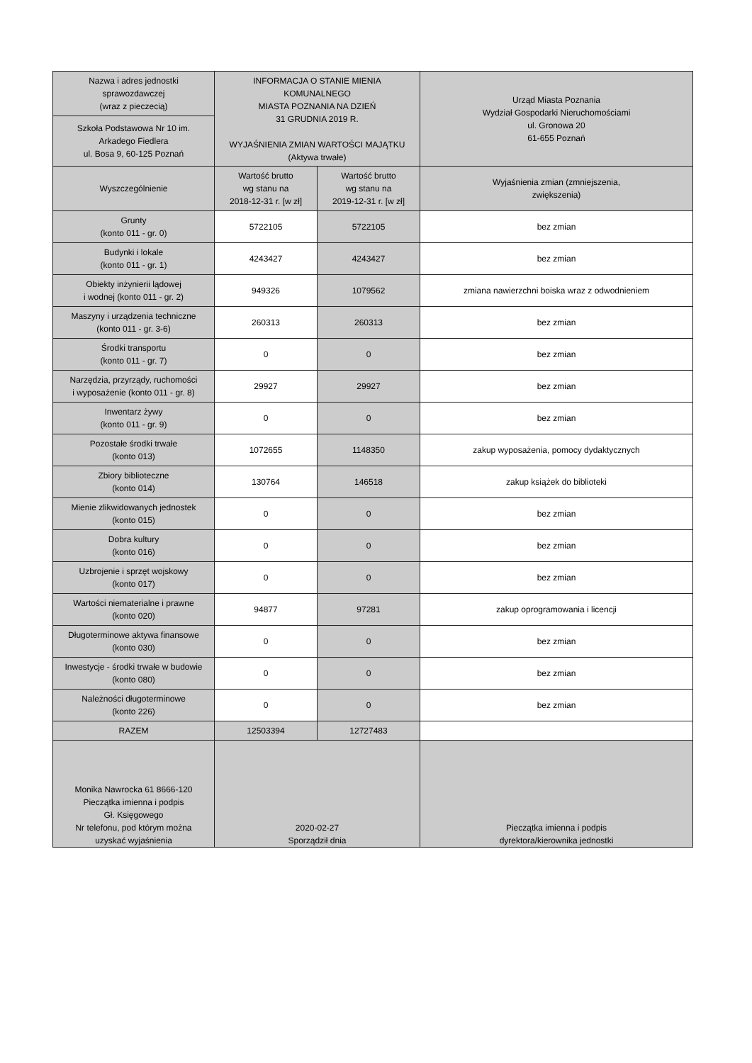| Nazwa i adres jednostki sprawozdawczej (wraz z pieczecią) | INFORMACJA O STANIE MIENIA KOMUNALNEGO MIASTA POZNANIA NA DZIEŃ 31 GRUDNIA 2019 R. WYJAŚNIENIA ZMIAN WARTOŚCI MAJĄTKU (Aktywa trwałe) | | Urząd Miasta Poznania Wydział Gospodarki Nieruchomościami ul. Gronowa 20 61-655 Poznań |
| Szkoła Podstawowa Nr 10 im. Arkadego Fiedlera ul. Bosa 9, 60-125 Poznań | | | |
| Wyszczególnienie | Wartość brutto wg stanu na 2018-12-31 r. [w zł] | Wartość brutto wg stanu na 2019-12-31 r. [w zł] | Wyjaśnienia zmian (zmniejszenia, zwiększenia) |
| Grunty (konto 011 - gr. 0) | 5722105 | 5722105 | bez zmian |
| Budynki i lokale (konto 011 - gr. 1) | 4243427 | 4243427 | bez zmian |
| Obiekty inżynierii lądowej i wodnej (konto 011 - gr. 2) | 949326 | 1079562 | zmiana nawierzchni boiska wraz z odwodnieniem |
| Maszyny i urządzenia techniczne (konto 011 - gr. 3-6) | 260313 | 260313 | bez zmian |
| Środki transportu (konto 011 - gr. 7) | 0 | 0 | bez zmian |
| Narzędzia, przyrządy, ruchomości i wyposażenie (konto 011 - gr. 8) | 29927 | 29927 | bez zmian |
| Inwentarz żywy (konto 011 - gr. 9) | 0 | 0 | bez zmian |
| Pozostałe środki trwałe (konto 013) | 1072655 | 1148350 | zakup wyposażenia, pomocy dydaktycznych |
| Zbiory biblioteczne (konto 014) | 130764 | 146518 | zakup książek do biblioteki |
| Mienie zlikwidowanych jednostek (konto 015) | 0 | 0 | bez zmian |
| Dobra kultury (konto 016) | 0 | 0 | bez zmian |
| Uzbrojenie i sprzęt wojskowy (konto 017) | 0 | 0 | bez zmian |
| Wartości niematerialne i prawne (konto 020) | 94877 | 97281 | zakup oprogramowania i licencji |
| Długoterminowe aktywa finansowe (konto 030) | 0 | 0 | bez zmian |
| Inwestycje - środki trwałe w budowie (konto 080) | 0 | 0 | bez zmian |
| Należności długoterminowe (konto 226) | 0 | 0 | bez zmian |
| RAZEM | 12503394 | 12727483 | |
| Monika Nawrocka 61 8666-120 Pieczątka imienna i podpis Gł. Księgowego Nr telefonu, pod którym można uzyskać wyjaśnienia | 2020-02-27 Sporządził dnia | | Pieczątka imienna i podpis dyrektora/kierownika jednostki |